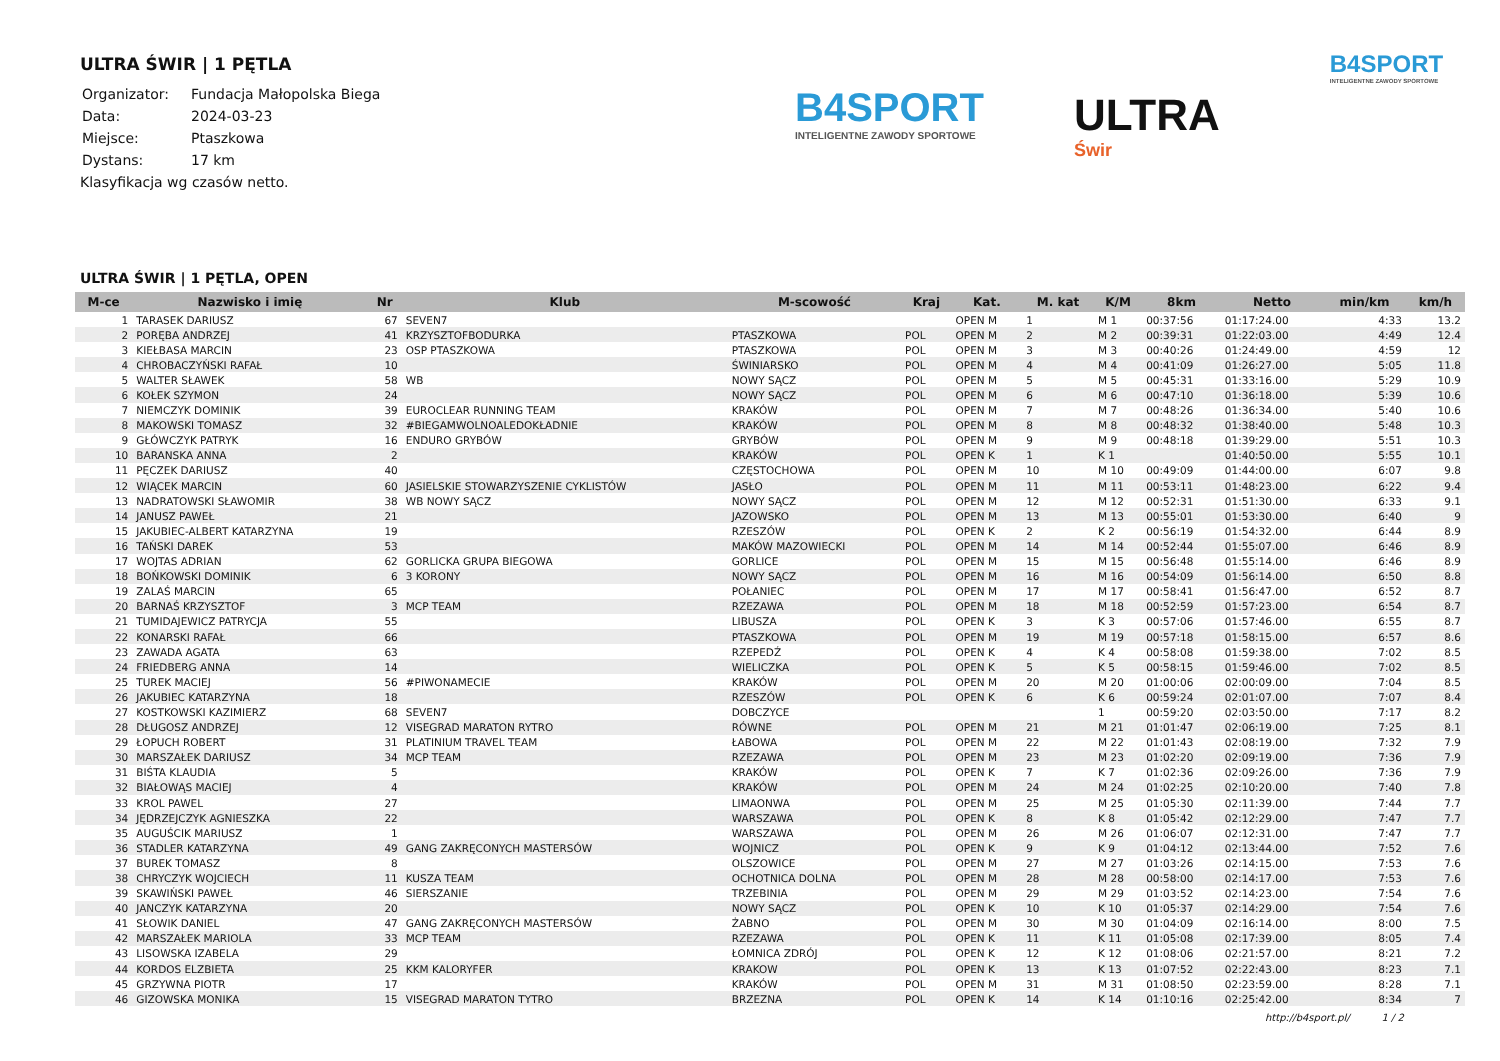ULTRA ŚWIR | 1 PĘTLA
| Organizator: | Fundacja Małopolska Biega |
| Data: | 2024-03-23 |
| Miejsce: | Ptaszkowa |
| Dystans: | 17 km |
Klasyfikacja wg czasów netto.
B4SPORT
INTELIGENTNE ZAWODY SPORTOWE
ULTRA
Świr
B4SPORT
INTELIGENTNE ZAWODY SPORTOWE
ULTRA ŚWIR | 1 PĘTLA, OPEN
| M-ce | Nazwisko i imię | Nr | Klub | M-scowość | Kraj | Kat. | M. kat | K/M | 8km | Netto | min/km | km/h |
| --- | --- | --- | --- | --- | --- | --- | --- | --- | --- | --- | --- | --- |
| 1 | TARASEK DARIUSZ | 67 | SEVEN7 | | | OPEN M | 1 | M 1 | 00:37:56 | 01:17:24.00 | 4:33 | 13.2 |
| 2 | PORĘBA ANDRZEJ | 41 | KRZYSZTOFBODURKA | PTASZKOWA | POL | OPEN M | 2 | M 2 | 00:39:31 | 01:22:03.00 | 4:49 | 12.4 |
| 3 | KIEŁBASA MARCIN | 23 | OSP PTASZKOWA | PTASZKOWA | POL | OPEN M | 3 | M 3 | 00:40:26 | 01:24:49.00 | 4:59 | 12 |
| 4 | CHROBACZYŃSKI RAFAŁ | 10 | | ŚWINIARSKO | POL | OPEN M | 4 | M 4 | 00:41:09 | 01:26:27.00 | 5:05 | 11.8 |
| 5 | WALTER SŁAWEK | 58 | WB | NOWY SĄCZ | POL | OPEN M | 5 | M 5 | 00:45:31 | 01:33:16.00 | 5:29 | 10.9 |
| 6 | KOŁEK SZYMON | 24 | | NOWY SĄCZ | POL | OPEN M | 6 | M 6 | 00:47:10 | 01:36:18.00 | 5:39 | 10.6 |
| 7 | NIEMCZYK DOMINIK | 39 | EUROCLEAR RUNNING TEAM | KRAKÓW | POL | OPEN M | 7 | M 7 | 00:48:26 | 01:36:34.00 | 5:40 | 10.6 |
| 8 | MAKOWSKI TOMASZ | 32 | #BIEGAMWOLNOALEDOKŁADNIE | KRAKÓW | POL | OPEN M | 8 | M 8 | 00:48:32 | 01:38:40.00 | 5:48 | 10.3 |
| 9 | GŁÓWCZYK PATRYK | 16 | ENDURO GRYBÓW | GRYBÓW | POL | OPEN M | 9 | M 9 | 00:48:18 | 01:39:29.00 | 5:51 | 10.3 |
| 10 | BARANSKA ANNA | 2 | | KRAKÓW | POL | OPEN K | 1 | K 1 | | 01:40:50.00 | 5:55 | 10.1 |
| 11 | PĘCZEK DARIUSZ | 40 | | CZĘSTOCHOWA | POL | OPEN M | 10 | M 10 | 00:49:09 | 01:44:00.00 | 6:07 | 9.8 |
| 12 | WIĄCEK MARCIN | 60 | JASIELSKIE STOWARZYSZENIE CYKLISTÓW | JASŁO | POL | OPEN M | 11 | M 11 | 00:53:11 | 01:48:23.00 | 6:22 | 9.4 |
| 13 | NADRATOWSKI SŁAWOMIR | 38 | WB NOWY SĄCZ | NOWY SĄCZ | POL | OPEN M | 12 | M 12 | 00:52:31 | 01:51:30.00 | 6:33 | 9.1 |
| 14 | JANUSZ PAWEŁ | 21 | | JAZOWSKO | POL | OPEN M | 13 | M 13 | 00:55:01 | 01:53:30.00 | 6:40 | 9 |
| 15 | JAKUBIEC-ALBERT KATARZYNA | 19 | | RZESZÓW | POL | OPEN K | 2 | K 2 | 00:56:19 | 01:54:32.00 | 6:44 | 8.9 |
| 16 | TAŃSKI DAREK | 53 | | MAKÓW MAZOWIECKI | POL | OPEN M | 14 | M 14 | 00:52:44 | 01:55:07.00 | 6:46 | 8.9 |
| 17 | WOJTAS ADRIAN | 62 | GORLICKA GRUPA BIEGOWA | GORLICE | POL | OPEN M | 15 | M 15 | 00:56:48 | 01:55:14.00 | 6:46 | 8.9 |
| 18 | BOŃKOWSKI DOMINIK | 6 | 3 KORONY | NOWY SĄCZ | POL | OPEN M | 16 | M 16 | 00:54:09 | 01:56:14.00 | 6:50 | 8.8 |
| 19 | ZALAŚ MARCIN | 65 | | POŁANIEC | POL | OPEN M | 17 | M 17 | 00:58:41 | 01:56:47.00 | 6:52 | 8.7 |
| 20 | BARNAŚ KRZYSZTOF | 3 | MCP TEAM | RZEZAWA | POL | OPEN M | 18 | M 18 | 00:52:59 | 01:57:23.00 | 6:54 | 8.7 |
| 21 | TUMIDAJEWICZ PATRYCJA | 55 | | LIBUSZA | POL | OPEN K | 3 | K 3 | 00:57:06 | 01:57:46.00 | 6:55 | 8.7 |
| 22 | KONARSKI RAFAŁ | 66 | | PTASZKOWA | POL | OPEN M | 19 | M 19 | 00:57:18 | 01:58:15.00 | 6:57 | 8.6 |
| 23 | ZAWADA AGATA | 63 | | RZEPEDŹ | POL | OPEN K | 4 | K 4 | 00:58:08 | 01:59:38.00 | 7:02 | 8.5 |
| 24 | FRIEDBERG ANNA | 14 | | WIELICZKA | POL | OPEN K | 5 | K 5 | 00:58:15 | 01:59:46.00 | 7:02 | 8.5 |
| 25 | TUREK MACIEJ | 56 | #PIWONAMECIE | KRAKÓW | POL | OPEN M | 20 | M 20 | 01:00:06 | 02:00:09.00 | 7:04 | 8.5 |
| 26 | JAKUBIEC KATARZYNA | 18 | | RZESZÓW | POL | OPEN K | 6 | K 6 | 00:59:24 | 02:01:07.00 | 7:07 | 8.4 |
| 27 | KOSTKOWSKI KAZIMIERZ | 68 | SEVEN7 | DOBCZYCE | | | | 1 | 00:59:20 | 02:03:50.00 | 7:17 | 8.2 |
| 28 | DŁUGOSZ ANDRZEJ | 12 | VISEGRAD MARATON RYTRO | RÓWNE | POL | OPEN M | 21 | M 21 | 01:01:47 | 02:06:19.00 | 7:25 | 8.1 |
| 29 | ŁOPUCH ROBERT | 31 | PLATINIUM TRAVEL TEAM | ŁABOWA | POL | OPEN M | 22 | M 22 | 01:01:43 | 02:08:19.00 | 7:32 | 7.9 |
| 30 | MARSZAŁEK DARIUSZ | 34 | MCP TEAM | RZEZAWA | POL | OPEN M | 23 | M 23 | 01:02:20 | 02:09:19.00 | 7:36 | 7.9 |
| 31 | BIŚTA KLAUDIA | 5 | | KRAKÓW | POL | OPEN K | 7 | K 7 | 01:02:36 | 02:09:26.00 | 7:36 | 7.9 |
| 32 | BIAŁOWĄS MACIEJ | 4 | | KRAKÓW | POL | OPEN M | 24 | M 24 | 01:02:25 | 02:10:20.00 | 7:40 | 7.8 |
| 33 | KROL PAWEL | 27 | | LIMAONWA | POL | OPEN M | 25 | M 25 | 01:05:30 | 02:11:39.00 | 7:44 | 7.7 |
| 34 | JĘDRZEJCZYK AGNIESZKA | 22 | | WARSZAWA | POL | OPEN K | 8 | K 8 | 01:05:42 | 02:12:29.00 | 7:47 | 7.7 |
| 35 | AUGUŚCIK MARIUSZ | 1 | | WARSZAWA | POL | OPEN M | 26 | M 26 | 01:06:07 | 02:12:31.00 | 7:47 | 7.7 |
| 36 | STADLER KATARZYNA | 49 | GANG ZAKRĘCONYCH MASTERSÓW | WOJNICZ | POL | OPEN K | 9 | K 9 | 01:04:12 | 02:13:44.00 | 7:52 | 7.6 |
| 37 | BUREK TOMASZ | 8 | | OLSZOWICE | POL | OPEN M | 27 | M 27 | 01:03:26 | 02:14:15.00 | 7:53 | 7.6 |
| 38 | CHRYCZYK WOJCIECH | 11 | KUSZA TEAM | OCHOTNICA DOLNA | POL | OPEN M | 28 | M 28 | 00:58:00 | 02:14:17.00 | 7:53 | 7.6 |
| 39 | SKAWIŃSKI PAWEŁ | 46 | SIERSZANIE | TRZEBINIA | POL | OPEN M | 29 | M 29 | 01:03:52 | 02:14:23.00 | 7:54 | 7.6 |
| 40 | JANCZYK KATARZYNA | 20 | | NOWY SĄCZ | POL | OPEN K | 10 | K 10 | 01:05:37 | 02:14:29.00 | 7:54 | 7.6 |
| 41 | SŁOWIK DANIEL | 47 | GANG ZAKRĘCONYCH MASTERSÓW | ŻABNO | POL | OPEN M | 30 | M 30 | 01:04:09 | 02:16:14.00 | 8:00 | 7.5 |
| 42 | MARSZAŁEK MARIOLA | 33 | MCP TEAM | RZEZAWA | POL | OPEN K | 11 | K 11 | 01:05:08 | 02:17:39.00 | 8:05 | 7.4 |
| 43 | LISOWSKA IZABELA | 29 | | ŁOMNICA ZDRÓJ | POL | OPEN K | 12 | K 12 | 01:08:06 | 02:21:57.00 | 8:21 | 7.2 |
| 44 | KORDOS ELZBIETA | 25 | KKM KALORYFER | KRAKOW | POL | OPEN K | 13 | K 13 | 01:07:52 | 02:22:43.00 | 8:23 | 7.1 |
| 45 | GRZYWNA PIOTR | 17 | | KRAKÓW | POL | OPEN M | 31 | M 31 | 01:08:50 | 02:23:59.00 | 8:28 | 7.1 |
| 46 | GIZOWSKA MONIKA | 15 | VISEGRAD MARATON TYTRO | BRZEZNA | POL | OPEN K | 14 | K 14 | 01:10:16 | 02:25:42.00 | 8:34 | 7 |
http://b4sport.pl/ 1 / 2